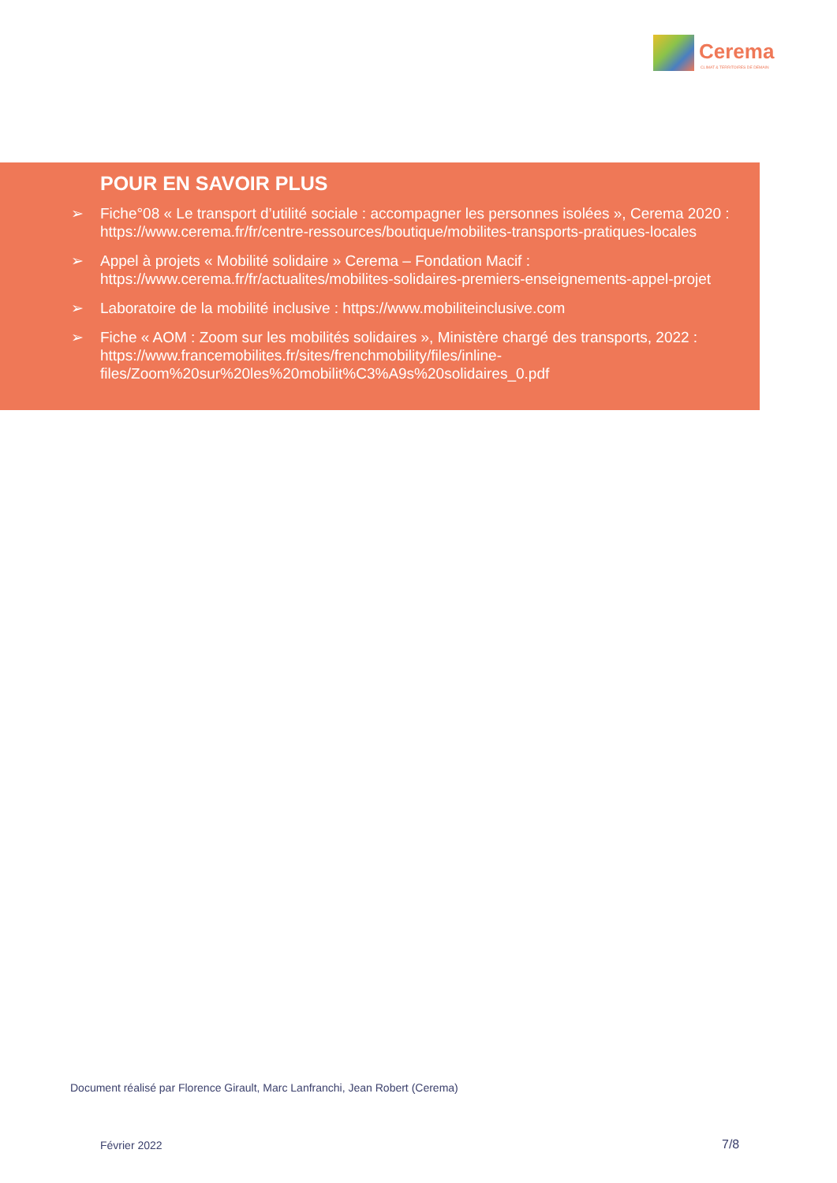Cerema
CLIMAT & TERRITOIRES DE DEMAIN
POUR EN SAVOIR PLUS
➢ Fiche°08 « Le transport d’utilité sociale : accompagner les personnes isolées », Cerema 2020 : https://www.cerema.fr/fr/centre-ressources/boutique/mobilites-transports-pratiques-locales
➢ Appel à projets « Mobilité solidaire » Cerema – Fondation Macif : https://www.cerema.fr/fr/actualites/mobilites-solidaires-premiers-enseignements-appel-projet
➢ Laboratoire de la mobilité inclusive : https://www.mobiliteinclusive.com
➢ Fiche « AOM : Zoom sur les mobilités solidaires », Ministère chargé des transports, 2022 : https://www.francemobilites.fr/sites/frenchmobility/files/inline-files/Zoom%20sur%20les%20mobilit%C3%A9s%20solidaires_0.pdf
Document réalisé par Florence Girault, Marc Lanfranchi, Jean Robert (Cerema)
Février 2022 7/8